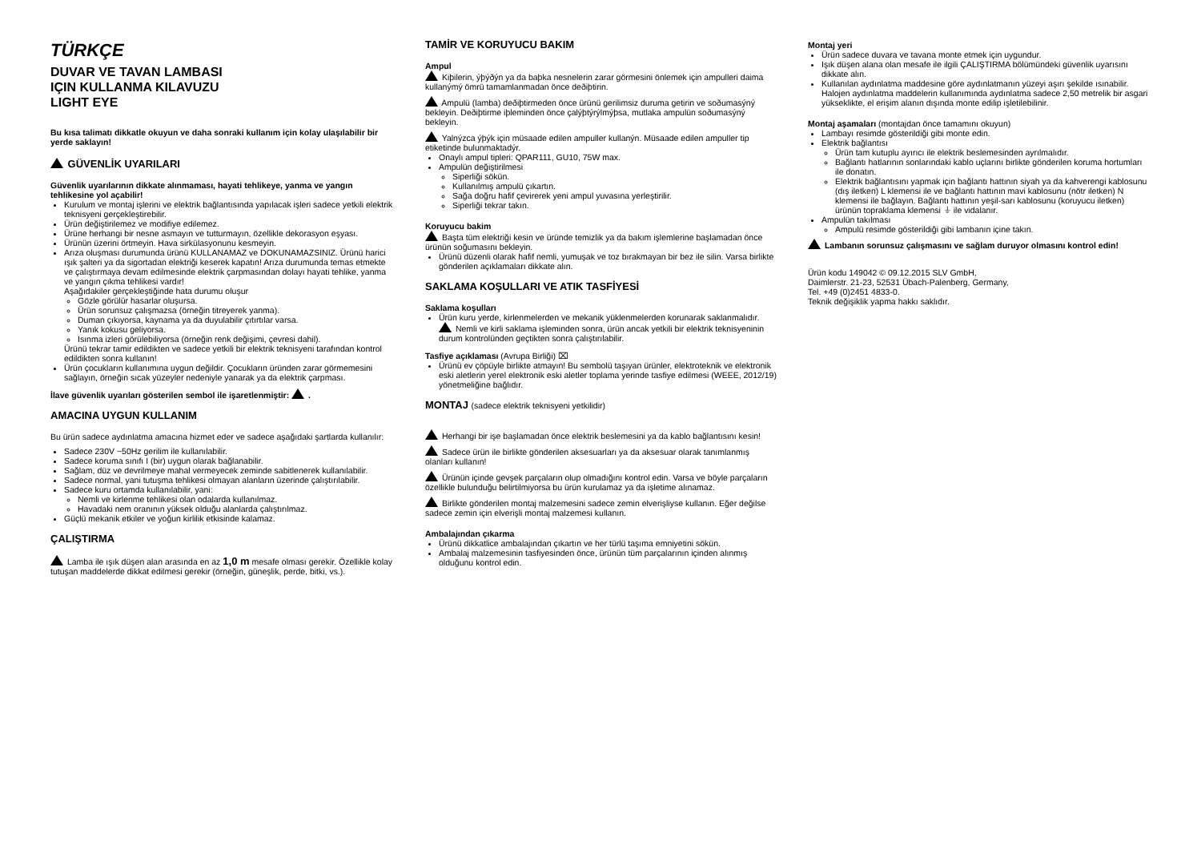TÜRKÇE
DUVAR VE TAVAN LAMBASI
IÇIN KULLANMA KILAVUZU
LIGHT EYE
Bu kısa talimatı dikkatle okuyun ve daha sonraki kullanım için kolay ulaşılabilir bir yerde saklayın!
GÜVENLİK UYARILARI
Güvenlik uyarılarının dikkate alınmaması, hayati tehlikeye, yanma ve yangın tehlikesine yol açabilir!
Kurulum ve montaj işlerini ve elektrik bağlantısında yapılacak işleri sadece yetkili elektrik teknisyeni gerçekleştirebilir.
Ürün değiştirilemez ve modifiye edilemez.
Ürüne herhangi bir nesne asmayın ve tutturmayın, özellikle dekorasyon eşyası.
Ürünün üzerini örtmeyin. Hava sirkülasyonunu kesmeyin.
Arıza oluşması durumunda ürünü KULLANAMAZ ve DOKUNAMAZSINIZ. Ürünü harici ışık şalteri ya da sigortadan elektriği keserek kapatın! Arıza durumunda temas etmekte ve çalıştırmaya devam edilmesinde elektrik çarpmasından dolayı hayati tehlike, yanma ve yangın çıkma tehlikesi vardır!
Aşağıdakiler gerçekleştiğinde hata durumu oluşur
Gözle görülür hasarlar oluşursa.
Ürün sorunsuz çalışmazsa (örneğin titreyerek yanma).
Duman çıkıyorsa, kaynama ya da duyulabilir çıtırtılar varsa.
Yanık kokusu geliyorsa.
Isınma izleri görülebiliyorsa (örneğin renk değişimi, çevresi dahil).
Ürünü tekrar tamir edildikten ve sadece yetkili bir elektrik teknisyeni tarafından kontrol edildikten sonra kullanın!
Ürün çocukların kullanımına uygun değildir. Çocukların üründen zarar görmemesini sağlayın, örneğin sıcak yüzeyler nedeniyle yanarak ya da elektrik çarpması.
İlave güvenlik uyarıları gösterilen sembol ile işaretlenmiştir: .
AMACINA UYGUN KULLANIM
Bu ürün sadece aydınlatma amacına hizmet eder ve sadece aşağıdaki şartlarda kullanılır:
Sadece 230V ~50Hz gerilim ile kullanılabilir.
Sadece koruma sınıfı I (bir) uygun olarak bağlanabilir.
Sağlam, düz ve devrilmeye mahal vermeyecek zeminde sabitlenerek kullanılabilir.
Sadece normal, yani tutuşma tehlikesi olmayan alanların üzerinde çalıştırılabilir.
Sadece kuru ortamda kullanılabilir, yani:
Nemli ve kirlenme tehlikesi olan odalarda kullanılmaz.
Havadaki nem oranının yüksek olduğu alanlarda çalıştırılmaz.
Güçlü mekanik etkiler ve yoğun kirlilik etkisinde kalamaz.
ÇALIŞTIRMA
Lamba ile ışık düşen alan arasında en az 1,0 m mesafe olması gerekir. Özellikle kolay tutuşan maddelerde dikkat edilmesi gerekir (örneğin, güneşlik, perde, bitki, vs.).
TAMİR VE KORUYUCU BAKIM
Ampul
Kiþilerin, ýþýðýn ya da baþka nesnelerin zarar görmesini önlemek için ampulleri daima kullanýmý ömrü tamamlanmadan önce deðiþtirin.
Ampulü (lamba) deðiþtirmeden önce ürünü gerilimsiz duruma getirin ve soðumasýný bekleyin. Deðiþtirme iþleminden önce çalýþtýrýlmýþsa, mutlaka ampulün soðumasýný bekleyin.
Yalnýzca ýþýk için müsaade edilen ampuller kullanýn. Müsaade edilen ampuller tip etiketinde bulunmaktadýr.
Onaylı ampul tipleri: QPAR111, GU10, 75W max.
Ampulün değiştirilmesi
Siperliği sökün.
Kullanılmış ampulü çıkartın.
Sağa doğru hafif çevirerek yeni ampul yuvasına yerleştirilir.
Siperliği tekrar takın.
Koruyucu bakim
Başta tüm elektriği kesin ve üründe temizlik ya da bakım işlemlerine başlamadan önce ürünün soğumasını bekleyin.
Ürünü düzenli olarak hafif nemli, yumuşak ve toz bırakmayan bir bez ile silin. Varsa birlikte gönderilen açıklamaları dikkate alın.
SAKLAMA KOŞULLARI VE ATIK TASFİYESİ
Saklama koşulları
Ürün kuru yerde, kirlenmelerden ve mekanik yüklenmelerden korunarak saklanmalıdır.
Nemli ve kirli saklama işleminden sonra, ürün ancak yetkili bir elektrik teknisyeninin durum kontrolünden geçtikten sonra çalıştırılabilir.
Tasfiye açıklaması (Avrupa Birliği) ⌧
Ürünü ev çöpüyle birlikte atmayın! Bu sembolü taşıyan ürünler, elektroteknik ve elektronik eski aletlerin yerel elektronik eski aletler toplama yerinde tasfiye edilmesi (WEEE, 2012/19) yönetmeliğine bağlıdır.
MONTAJ (sadece elektrik teknisyeni yetkilidir)
Herhangi bir işe başlamadan önce elektrik beslemesini ya da kablo bağlantısını kesin!
Sadece ürün ile birlikte gönderilen aksesuarları ya da aksesuar olarak tanımlanmış olanları kullanın!
Ürünün içinde gevşek parçaların olup olmadığını kontrol edin. Varsa ve böyle parçaların özellikle bulunduğu belirtilmiyorsa bu ürün kurulamaz ya da işletime alınamaz.
Birlikte gönderilen montaj malzemesini sadece zemin elverişliyse kullanın. Eğer değilse sadece zemin için elverişli montaj malzemesi kullanın.
Ambalajından çıkarma
Ürünü dikkatlice ambalajından çıkartın ve her türlü taşıma emniyetini sökün.
Ambalaj malzemesinin tasfiyesinden önce, ürünün tüm parçalarının içinden alınmış olduğunu kontrol edin.
Montaj yeri
Ürün sadece duvara ve tavana monte etmek için uygundur.
Işık düşen alana olan mesafe ile ilgili ÇALIŞTIRMA bölümündeki güvenlik uyarısını dikkate alın.
Kullanılan aydınlatma maddesine göre aydınlatmanın yüzeyi aşırı şekilde ısınabilir. Halojen aydınlatma maddelerin kullanımında aydınlatma sadece 2,50 metrelik bir asgari yükseklikte, el erişim alanın dışında monte edilip işletilebilinir.
Montaj aşamaları (montajdan önce tamamını okuyun)
Lambayı resimde gösterildiği gibi monte edin.
Elektrik bağlantısı
Ürün tam kutuplu ayırıcı ile elektrik beslemesinden ayrılmalıdır.
Bağlantı hatlarının sonlarındaki kablo uçlarını birlikte gönderilen koruma hortumları ile donatın.
Elektrik bağlantısını yapmak için bağlantı hattının siyah ya da kahverengi kablosunu (dış iletken) L klemensi ile ve bağlantı hattının mavi kablosunu (nötr iletken) N klemensi ile bağlayın. Bağlantı hattının yeşil-sarı kablosunu (koruyucu iletken) ürünün topraklama klemensi ⏚ ile vidalanır.
Ampulün takılması
Ampulü resimde gösterildiği gibi lambanın içine takın.
Lambanın sorunsuz çalışmasını ve sağlam duruyor olmasını kontrol edin!
Ürün kodu 149042 © 09.12.2015 SLV GmbH,
Daimlerstr. 21-23, 52531 Übach-Palenberg, Germany,
Tel. +49 (0)2451 4833-0.
Teknik değişiklik yapma hakkı saklıdır.